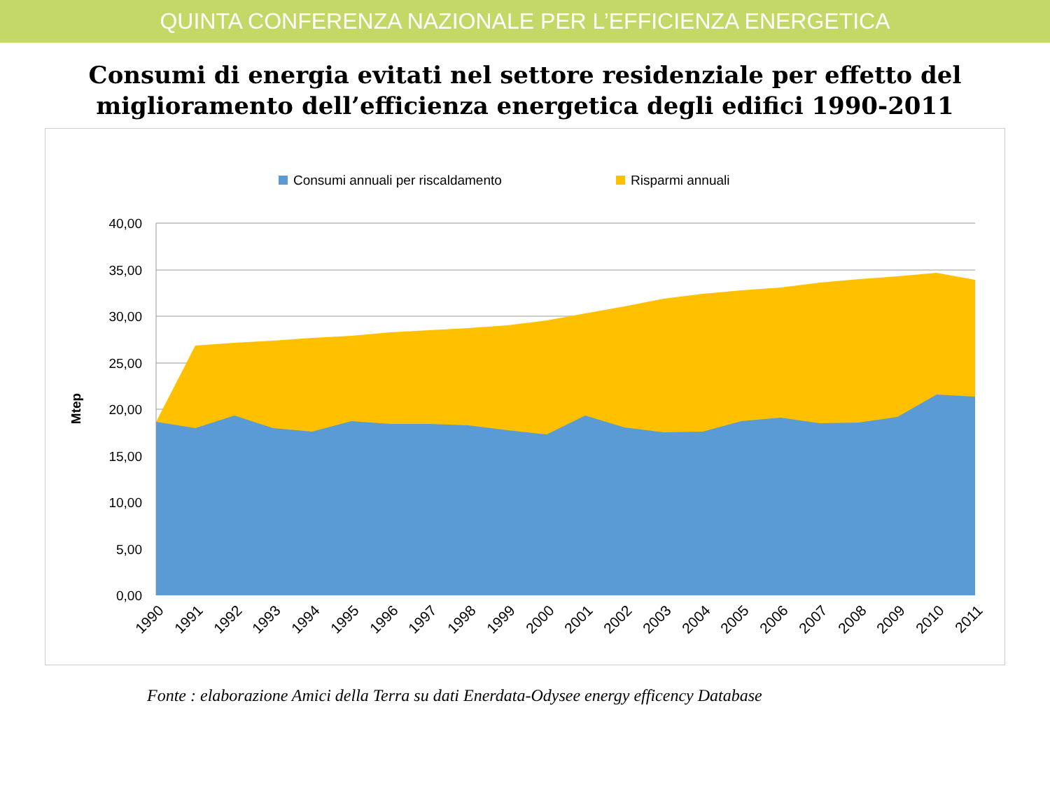QUINTA CONFERENZA NAZIONALE PER L’EFFICIENZA ENERGETICA
Consumi di energia evitati nel settore residenziale per effetto del miglioramento dell’efficienza energetica degli edifici 1990-2011
Consumi annuali per riscaldamento
Risparmi annuali
40,00
35,00
30,00
25,00
20,00
15,00
10,00
5,00
0,00
Mtep
1990
1991
1992
1993
1994
1995
1996
1997
1998
1999
2000
2001
2002
2003
2004
2005
2006
2007
2008
2009
2010
2011
Fonte : elaborazione Amici della Terra su dati Enerdata-Odysee energy efficency Database